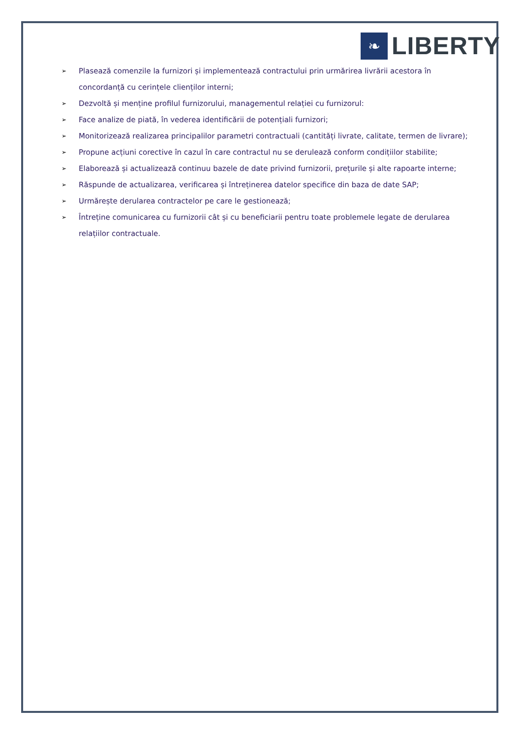❧
LIBERTY
➢ Plasează comenzile la furnizori și implementează contractului prin urmărirea livrării acestora în concordanță cu cerințele clienților interni;
➢ Dezvoltă și menține profilul furnizorului, managementul relației cu furnizorul:
➢ Face analize de piată, în vederea identificării de potențiali furnizori;
➢ Monitorizează realizarea principalilor parametri contractuali (cantități livrate, calitate, termen de livrare);
➢ Propune acțiuni corective în cazul în care contractul nu se derulează conform condițiilor stabilite;
➢ Elaborează și actualizează continuu bazele de date privind furnizorii, prețurile și alte rapoarte interne;
➢ Răspunde de actualizarea, verificarea și întreținerea datelor specifice din baza de date SAP;
➢ Urmărește derularea contractelor pe care le gestionează;
➢ Întreține comunicarea cu furnizorii cât și cu beneficiarii pentru toate problemele legate de derularea relațiilor contractuale.